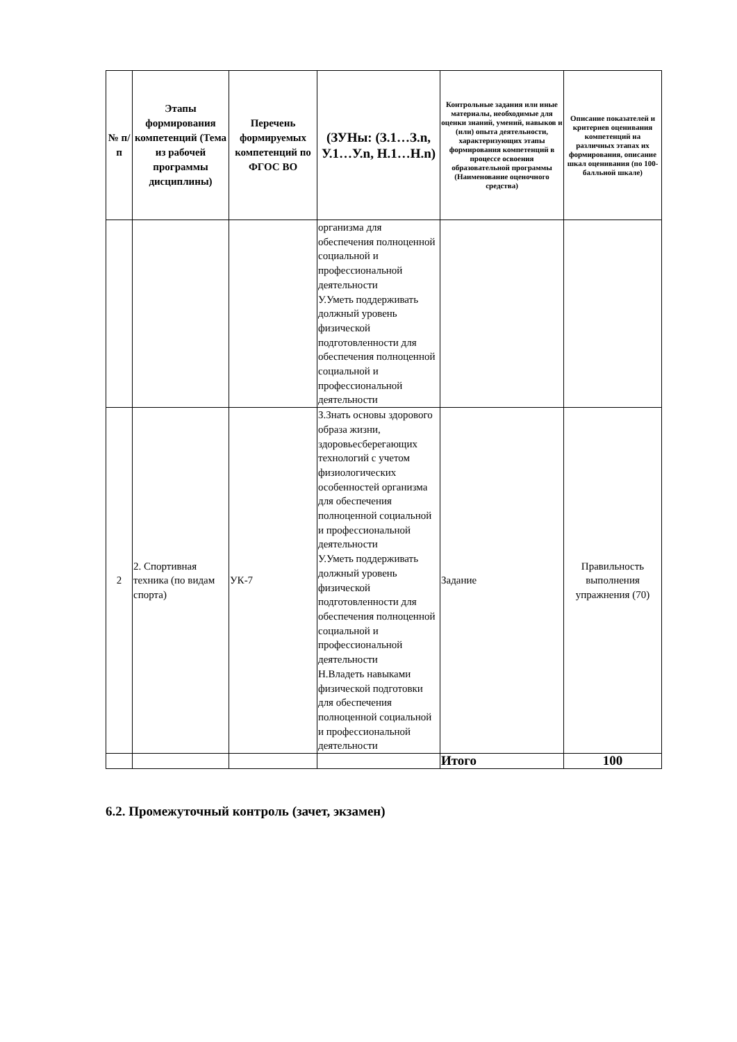| № п/п | Этапы формирования компетенций (Тема из рабочей программы дисциплины) | Перечень формируемых компетенций по ФГОС ВО | (ЗУНы: (З.1…З.n, У.1…У.n, Н.1…Н.n) | Контрольные задания или иные материалы, необходимые для оценки знаний, умений, навыков и (или) опыта деятельности, характеризующих этапы формирования компетенций в процессе освоения образовательной программы (Наименование оценочного средства) | Описание показателей и критериев оценивания компетенций на различных этапах их формирования, описание шкал оценивания (по 100-балльной шкале) |
| --- | --- | --- | --- | --- | --- |
| | | | организма для обеспечения полноценной социальной и профессиональной деятельности У.Уметь поддерживать должный уровень физической подготовленности для обеспечения полноценной социальной и профессиональной деятельности | | |
| 2 | 2. Спортивная техника (по видам спорта) | УК-7 | З.Знать основы здорового образа жизни, здоровьесберегающих технологий с учетом физиологических особенностей организма для обеспечения полноценной социальной и профессиональной деятельности У.Уметь поддерживать должный уровень физической подготовленности для обеспечения полноценной социальной и профессиональной деятельности Н.Владеть навыками физической подготовки для обеспечения полноценной социальной и профессиональной деятельности | Задание | Правильность выполнения упражнения (70) |
| | | | | Итого | 100 |
6.2. Промежуточный контроль (зачет, экзамен)